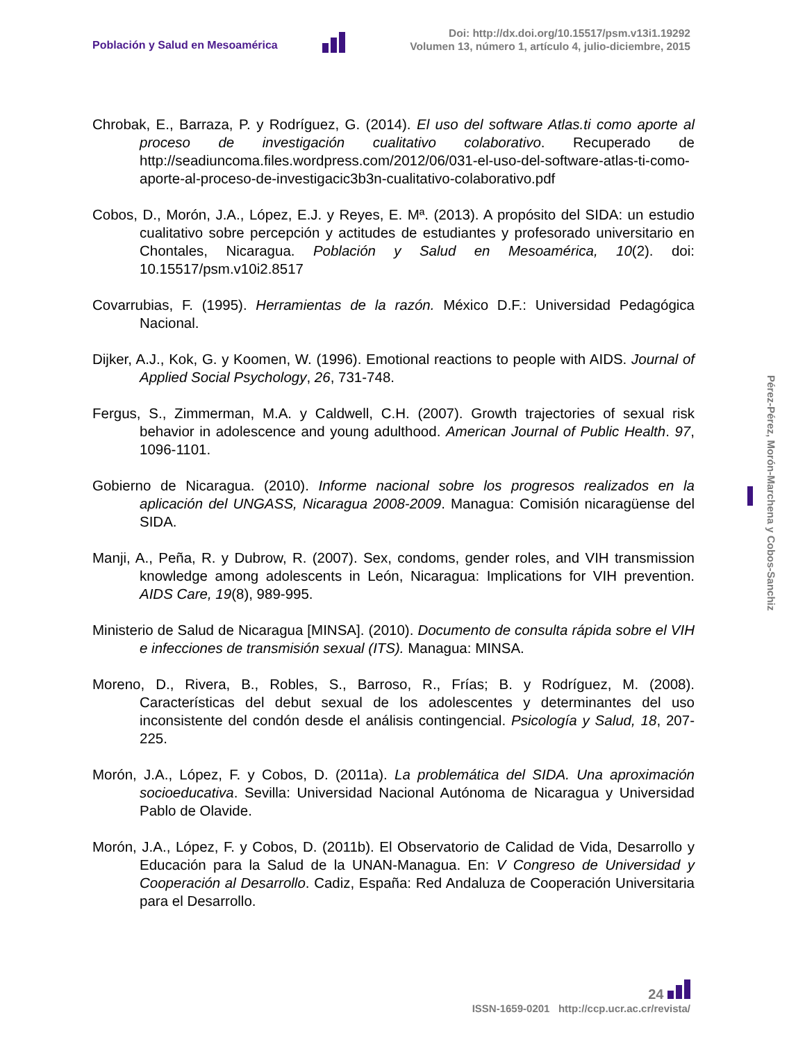Población y Salud en Mesoamérica
Doi: http://dx.doi.org/10.15517/psm.v13i1.19292
Volumen 13, número 1, artículo 4, julio-diciembre, 2015
Chrobak, E., Barraza, P. y Rodríguez, G. (2014). El uso del software Atlas.ti como aporte al proceso de investigación cualitativo colaborativo. Recuperado de http://seadiuncoma.files.wordpress.com/2012/06/031-el-uso-del-software-atlas-ti-como-aporte-al-proceso-de-investigacic3b3n-cualitativo-colaborativo.pdf
Cobos, D., Morón, J.A., López, E.J. y Reyes, E. Mª. (2013). A propósito del SIDA: un estudio cualitativo sobre percepción y actitudes de estudiantes y profesorado universitario en Chontales, Nicaragua. Población y Salud en Mesoamérica, 10(2). doi: 10.15517/psm.v10i2.8517
Covarrubias, F. (1995). Herramientas de la razón. México D.F.: Universidad Pedagógica Nacional.
Dijker, A.J., Kok, G. y Koomen, W. (1996). Emotional reactions to people with AIDS. Journal of Applied Social Psychology, 26, 731-748.
Fergus, S., Zimmerman, M.A. y Caldwell, C.H. (2007). Growth trajectories of sexual risk behavior in adolescence and young adulthood. American Journal of Public Health. 97, 1096-1101.
Gobierno de Nicaragua. (2010). Informe nacional sobre los progresos realizados en la aplicación del UNGASS, Nicaragua 2008-2009. Managua: Comisión nicaragüense del SIDA.
Manji, A., Peña, R. y Dubrow, R. (2007). Sex, condoms, gender roles, and VIH transmission knowledge among adolescents in León, Nicaragua: Implications for VIH prevention. AIDS Care, 19(8), 989-995.
Ministerio de Salud de Nicaragua [MINSA]. (2010). Documento de consulta rápida sobre el VIH e infecciones de transmisión sexual (ITS). Managua: MINSA.
Moreno, D., Rivera, B., Robles, S., Barroso, R., Frías; B. y Rodríguez, M. (2008). Características del debut sexual de los adolescentes y determinantes del uso inconsistente del condón desde el análisis contingencial. Psicología y Salud, 18, 207-225.
Morón, J.A., López, F. y Cobos, D. (2011a). La problemática del SIDA. Una aproximación socioeducativa. Sevilla: Universidad Nacional Autónoma de Nicaragua y Universidad Pablo de Olavide.
Morón, J.A., López, F. y Cobos, D. (2011b). El Observatorio de Calidad de Vida, Desarrollo y Educación para la Salud de la UNAN-Managua. En: V Congreso de Universidad y Cooperación al Desarrollo. Cadiz, España: Red Andaluza de Cooperación Universitaria para el Desarrollo.
Pérez-Pérez, Morón-Marchena y Cobos-Sanchiz
24
ISSN-1659-0201 http://ccp.ucr.ac.cr/revista/